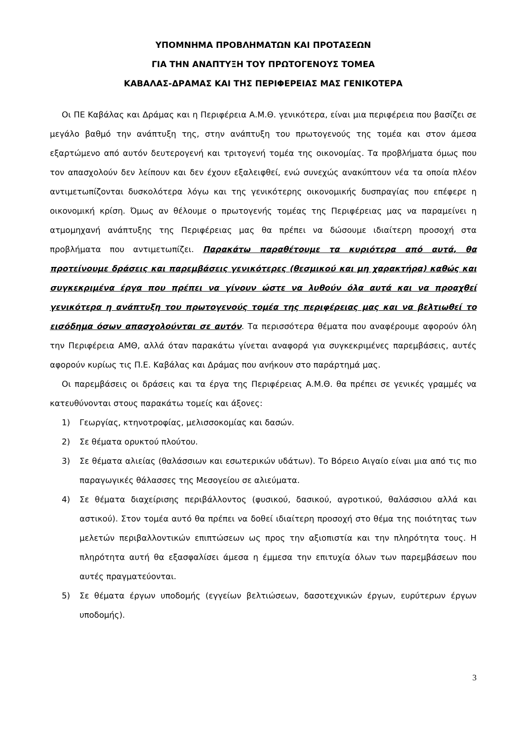ΥΠΟΜΝΗΜΑ ΠΡΟΒΛΗΜΑΤΩΝ ΚΑΙ ΠΡΟΤΑΣΕΩΝ
ΓΙΑ ΤΗΝ ΑΝΑΠΤΥΞΗ ΤΟΥ ΠΡΩΤΟΓΕΝΟΥΣ ΤΟΜΕΑ
ΚΑΒΑΛΑΣ-ΔΡΑΜΑΣ ΚΑΙ ΤΗΣ ΠΕΡΙΦΕΡΕΙΑΣ ΜΑΣ ΓΕΝΙΚΟΤΕΡΑ
Οι ΠΕ Καβάλας και Δράμας και η Περιφέρεια Α.Μ.Θ. γενικότερα, είναι μια περιφέρεια που βασίζει σε μεγάλο βαθμό την ανάπτυξη της, στην ανάπτυξη του πρωτογενούς της τομέα και στον άμεσα εξαρτώμενο από αυτόν δευτερογενή και τριτογενή τομέα της οικονομίας. Τα προβλήματα όμως που τον απασχολούν δεν λείπουν και δεν έχουν εξαλειφθεί, ενώ συνεχώς ανακύπτουν νέα τα οποία πλέον αντιμετωπίζονται δυσκολότερα λόγω και της γενικότερης οικονομικής δυσπραγίας που επέφερε η οικονομική κρίση. Όμως αν θέλουμε ο πρωτογενής τομέας της Περιφέρειας μας να παραμείνει η ατμομηχανή ανάπτυξης της Περιφέρειας μας θα πρέπει να δώσουμε ιδιαίτερη προσοχή στα προβλήματα που αντιμετωπίζει. Παρακάτω παραθέτουμε τα κυριότερα από αυτά, θα προτείνουμε δράσεις και παρεμβάσεις γενικότερες (θεσμικού και μη χαρακτήρα) καθώς και συγκεκριμένα έργα που πρέπει να γίνουν ώστε να λυθούν όλα αυτά και να προαχθεί γενικότερα η ανάπτυξη του πρωτογενούς τομέα της περιφέρειας μας και να βελτιωθεί το εισόδημα όσων απασχολούνται σε αυτόν. Τα περισσότερα θέματα που αναφέρουμε αφορούν όλη την Περιφέρεια ΑΜΘ, αλλά όταν παρακάτω γίνεται αναφορά για συγκεκριμένες παρεμβάσεις, αυτές αφορούν κυρίως τις Π.Ε. Καβάλας και Δράμας που ανήκουν στο παράρτημά μας.
Οι παρεμβάσεις οι δράσεις και τα έργα της Περιφέρειας Α.Μ.Θ. θα πρέπει σε γενικές γραμμές να κατευθύνονται στους παρακάτω τομείς και άξονες:
1) Γεωργίας, κτηνοτροφίας, μελισσοκομίας και δασών.
2) Σε θέματα ορυκτού πλούτου.
3) Σε θέματα αλιείας (θαλάσσιων και εσωτερικών υδάτων). Το Βόρειο Αιγαίο είναι μια από τις πιο παραγωγικές θάλασσες της Μεσογείου σε αλιεύματα.
4) Σε θέματα διαχείρισης περιβάλλοντος (φυσικού, δασικού, αγροτικού, θαλάσσιου αλλά και αστικού). Στον τομέα αυτό θα πρέπει να δοθεί ιδιαίτερη προσοχή στο θέμα της ποιότητας των μελετών περιβαλλοντικών επιπτώσεων ως προς την αξιοπιστία και την πληρότητα τους. Η πληρότητα αυτή θα εξασφαλίσει άμεσα η έμμεσα την επιτυχία όλων των παρεμβάσεων που αυτές πραγματεύονται.
5) Σε θέματα έργων υποδομής (εγγείων βελτιώσεων, δασοτεχνικών έργων, ευρύτερων έργων υποδομής).
3